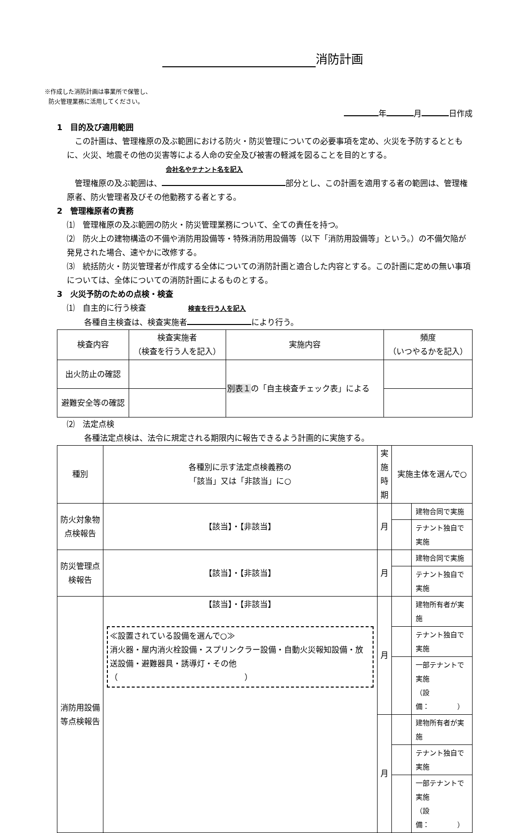消防計画
※作成した消防計画は事業所で保管し、
防火管理業務に活用してください。
年 月 日作成
1　目的及び適用範囲
　この計画は、管理権原の及ぶ範囲における防火・防災管理についての必要事項を定め、火災を予防するとともに、火災、地震その他の災害等による人命の安全及び被害の軽減を図ることを目的とする。　会社名やテナント名を記入
　管理権原の及ぶ範囲は、 部分とし、この計画を適用する者の範囲は、管理権原者、防火管理者及びその他勤務する者とする。
2　管理権原者の責務
⑴　管理権原の及ぶ範囲の防火・防災管理業務について、全ての責任を持つ。
⑵　防火上の建物構造の不備や消防用設備等・特殊消防用設備等（以下「消防用設備等」という。）の不備欠陥が発見された場合、速やかに改修する。
⑶　統括防火・防災管理者が作成する全体についての消防計画と適合した内容とする。この計画に定めの無い事項については、全体についての消防計画によるものとする。
3　火災予防のための点検・検査
⑴　自主的に行う検査 検査を行う人を記入
各種自主検査は、検査実施者 により行う。
| 検査内容 | 検査実施者 （検査を行う人を記入） | 実施内容 | 頻度 （いつやるかを記入） |
| --- | --- | --- | --- |
| 出火防止の確認 | | 別表１ の「自主検査チェック表」による | |
| 避難安全等の確認 | | | |
⑵　法定点検
各種法定点検は、法令に規定される期限内に報告できるよう計画的に実施する。
| 種別 | 各種別に示す法定点検義務の 「該当」又は「非該当」に○ | 実施 時期 | 実施主体を選んで○ | |
| --- | --- | --- | --- | --- |
| 防火対象物点検報告 | 【該当】・【非該当】 | 月 | | 建物合同で実施 |
| | | | | テナント独自で実施 |
| 防災管理点検報告 | 【該当】・【非該当】 | 月 | | 建物合同で実施 |
| | | | | テナント独自で実施 |
| 消防用設備等点検報告 | 【該当】・【非該当】 ≪設置されている設備を選んで○≫ 消火器・屋内消火栓設備・スプリンクラー設備・自動火災報知設備・放送設備・避難器具・誘導灯・その他 （ ） | 月 | | 建物所有者が実施 |
| | | | | テナント独自で実施 |
| | | | | 一部テナントで実施 （設備： ） |
| | | 月 | | 建物所有者が実施 |
| | | | | テナント独自で実施 |
| | | | | 一部テナントで実施 （設備： ） |